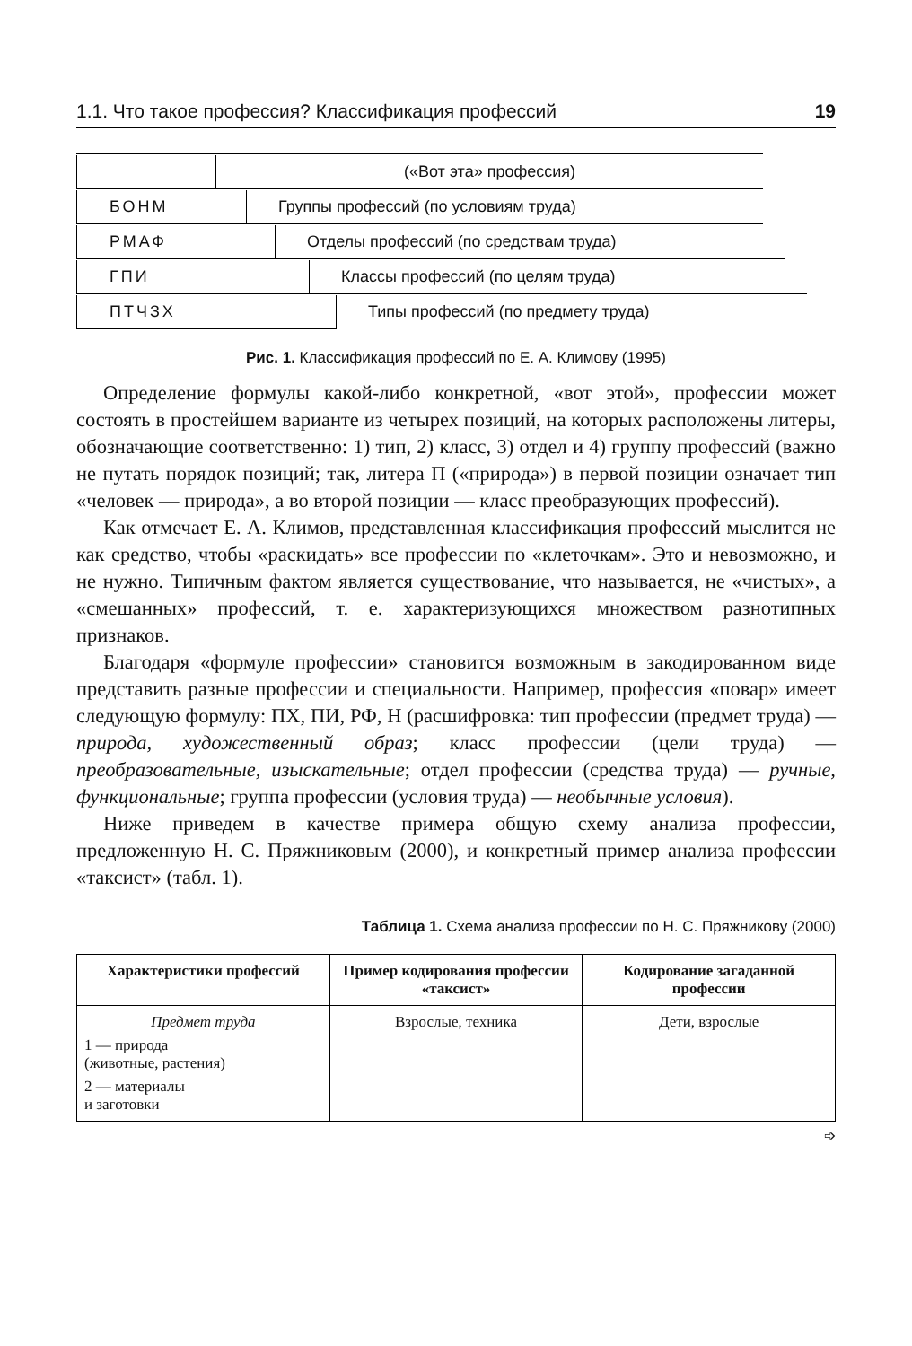1.1. Что такое профессия? Классификация профессий 19
(«Вот эта» профессия)
БОНМ
Группы профессий (по условиям труда)
РМАФ
Отделы профессий (по средствам труда)
ГПИ
Классы профессий (по целям труда)
ПТЧЗХ
Типы профессий (по предмету труда)
Рис. 1. Классификация профессий по Е. А. Климову (1995)
Определение формулы какой-либо конкретной, «вот этой», профессии может состоять в простейшем варианте из четырех позиций, на которых расположены литеры, обозначающие соответственно: 1) тип, 2) класс, 3) отдел и 4) группу профессий (важно не путать порядок позиций; так, литера П («природа») в первой позиции означает тип «человек — природа», а во второй позиции — класс преобразующих профессий).
Как отмечает Е. А. Климов, представленная классификация профессий мыслится не как средство, чтобы «раскидать» все профессии по «клеточкам». Это и невозможно, и не нужно. Типичным фактом является существование, что называется, не «чистых», а «смешанных» профессий, т. е. характеризующихся множеством разнотипных признаков.
Благодаря «формуле профессии» становится возможным в закодированном виде представить разные профессии и специальности. Например, профессия «повар» имеет следующую формулу: ПХ, ПИ, РФ, Н (расшифровка: тип профессии (предмет труда) — природа, художественный образ; класс профессии (цели труда) — преобразовательные, изыскательные; отдел профессии (средства труда) — ручные, функциональные; группа профессии (условия труда) — необычные условия).
Ниже приведем в качестве примера общую схему анализа профессии, предложенную Н. С. Пряжниковым (2000), и конкретный пример анализа профессии «таксист» (табл. 1).
Таблица 1. Схема анализа профессии по Н. С. Пряжникову (2000)
| Характеристики профессий | Пример кодирования профессии «таксист» | Кодирование загаданной профессии |
| --- | --- | --- |
| Предмет труда 1 — природа (животные, растения) 2 — материалы и заготовки | Взрослые, техника | Дети, взрослые |
➩